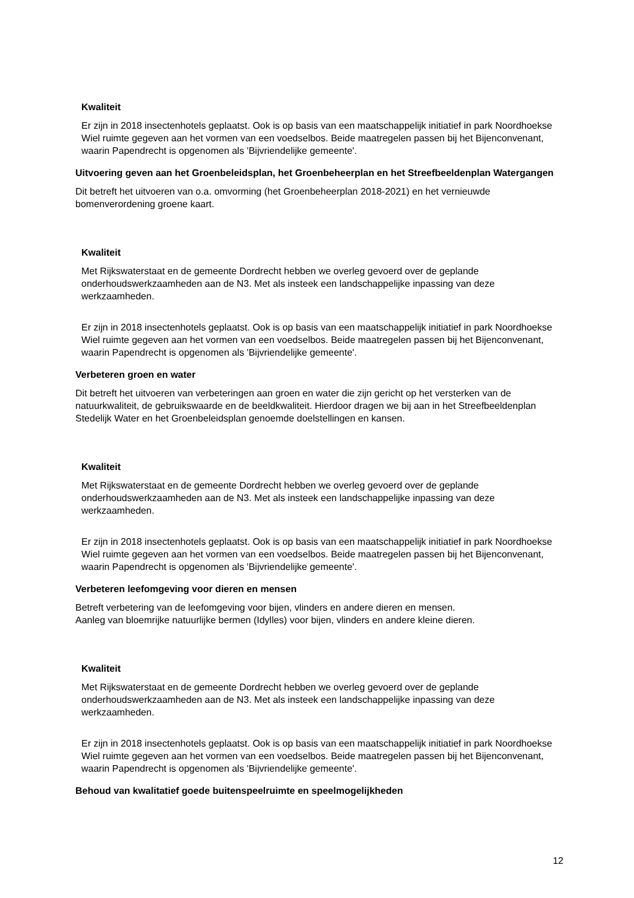Kwaliteit
Er zijn in 2018 insectenhotels geplaatst. Ook is op basis van een maatschappelijk initiatief in park Noordhoekse Wiel ruimte gegeven aan het vormen van een voedselbos. Beide maatregelen passen bij het Bijenconvenant, waarin Papendrecht is opgenomen als 'Bijvriendelijke gemeente'.
Uitvoering geven aan het Groenbeleidsplan, het Groenbeheerplan en het Streefbeeldenplan Watergangen
Dit betreft het uitvoeren van o.a. omvorming (het Groenbeheerplan 2018-2021) en het vernieuwde bomenverordening groene kaart.
Kwaliteit
Met Rijkswaterstaat en de gemeente Dordrecht hebben we overleg gevoerd over de geplande onderhoudswerkzaamheden aan de N3. Met als insteek een landschappelijke inpassing van deze werkzaamheden.
Er zijn in 2018 insectenhotels geplaatst. Ook is op basis van een maatschappelijk initiatief in park Noordhoekse Wiel ruimte gegeven aan het vormen van een voedselbos. Beide maatregelen passen bij het Bijenconvenant, waarin Papendrecht is opgenomen als 'Bijvriendelijke gemeente'.
Verbeteren groen en water
Dit betreft het uitvoeren van verbeteringen aan groen en water die zijn gericht op het versterken van de natuurkwaliteit, de gebruikswaarde en de beeldkwaliteit. Hierdoor dragen we bij aan in het Streefbeeldenplan Stedelijk Water en het Groenbeleidsplan genoemde doelstellingen en kansen.
Kwaliteit
Met Rijkswaterstaat en de gemeente Dordrecht hebben we overleg gevoerd over de geplande onderhoudswerkzaamheden aan de N3. Met als insteek een landschappelijke inpassing van deze werkzaamheden.
Er zijn in 2018 insectenhotels geplaatst. Ook is op basis van een maatschappelijk initiatief in park Noordhoekse Wiel ruimte gegeven aan het vormen van een voedselbos. Beide maatregelen passen bij het Bijenconvenant, waarin Papendrecht is opgenomen als 'Bijvriendelijke gemeente'.
Verbeteren leefomgeving voor dieren en mensen
Betreft verbetering van de leefomgeving voor bijen, vlinders en andere dieren en mensen.
Aanleg van bloemrijke natuurlijke bermen (Idylles) voor bijen, vlinders en andere kleine dieren.
Kwaliteit
Met Rijkswaterstaat en de gemeente Dordrecht hebben we overleg gevoerd over de geplande onderhoudswerkzaamheden aan de N3. Met als insteek een landschappelijke inpassing van deze werkzaamheden.
Er zijn in 2018 insectenhotels geplaatst. Ook is op basis van een maatschappelijk initiatief in park Noordhoekse Wiel ruimte gegeven aan het vormen van een voedselbos. Beide maatregelen passen bij het Bijenconvenant, waarin Papendrecht is opgenomen als 'Bijvriendelijke gemeente'.
Behoud van kwalitatief goede buitenspeelruimte en speelmogelijkheden
12